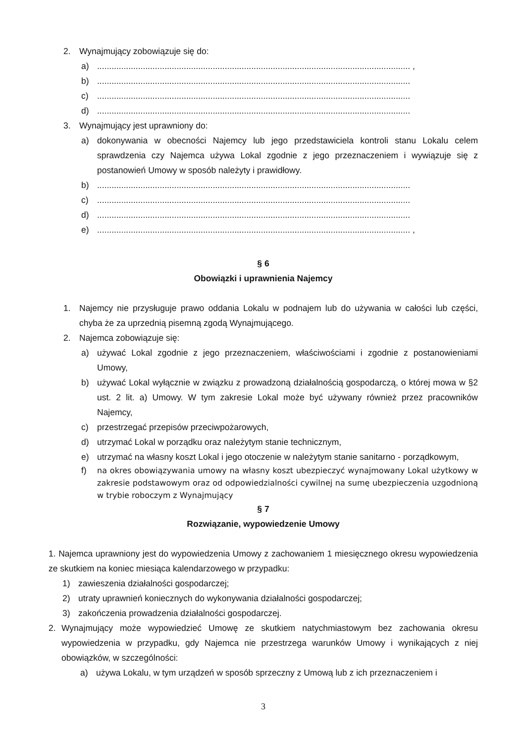2. Wynajmujący zobowiązuje się do:
a).................................................................................................................................. ,
b)..................................................................................................................................
c)..................................................................................................................................
d)..................................................................................................................................
3. Wynajmujący jest uprawniony do:
a) dokonywania w obecności Najemcy lub jego przedstawiciela kontroli stanu Lokalu celem sprawdzenia czy Najemca używa Lokal zgodnie z jego przeznaczeniem i wywiązuje się z postanowień Umowy w sposób należyty i prawidłowy.
b)..................................................................................................................................
c)..................................................................................................................................
d)..................................................................................................................................
e).................................................................................................................................. ,
§ 6
Obowiązki i uprawnienia Najemcy
1. Najemcy nie przysługuje prawo oddania Lokalu w podnajem lub do używania w całości lub części, chyba że za uprzednią pisemną zgodą Wynajmującego.
2. Najemca zobowiązuje się:
a) używać Lokal zgodnie z jego przeznaczeniem, właściwościami i zgodnie z postanowieniami Umowy,
b) używać Lokal wyłącznie w związku z prowadzoną działalnością gospodarczą, o której mowa w §2 ust. 2 lit. a) Umowy. W tym zakresie Lokal może być używany również przez pracowników Najemcy,
c) przestrzegać przepisów przeciwpożarowych,
d) utrzymać Lokal w porządku oraz należytym stanie technicznym,
e) utrzymać na własny koszt Lokal i jego otoczenie w należytym stanie sanitarno - porządkowym,
f) na okres obowiązywania umowy na własny koszt ubezpieczyć wynajmowany Lokal użytkowy w zakresie podstawowym oraz od odpowiedzialności cywilnej na sumę ubezpieczenia uzgodnioną w trybie roboczym z Wynajmujący
§ 7
Rozwiązanie, wypowiedzenie Umowy
1. Najemca uprawniony jest do wypowiedzenia Umowy z zachowaniem 1 miesięcznego okresu wypowiedzenia ze skutkiem na koniec miesiąca kalendarzowego w przypadku:
1) zawieszenia działalności gospodarczej;
2) utraty uprawnień koniecznych do wykonywania działalności gospodarczej;
3) zakończenia prowadzenia działalności gospodarczej.
2. Wynajmujący może wypowiedzieć Umowę ze skutkiem natychmiastowym bez zachowania okresu wypowiedzenia w przypadku, gdy Najemca nie przestrzega warunków Umowy i wynikających z niej obowiązków, w szczególności:
a) używa Lokalu, w tym urządzeń w sposób sprzeczny z Umową lub z ich przeznaczeniem i
3